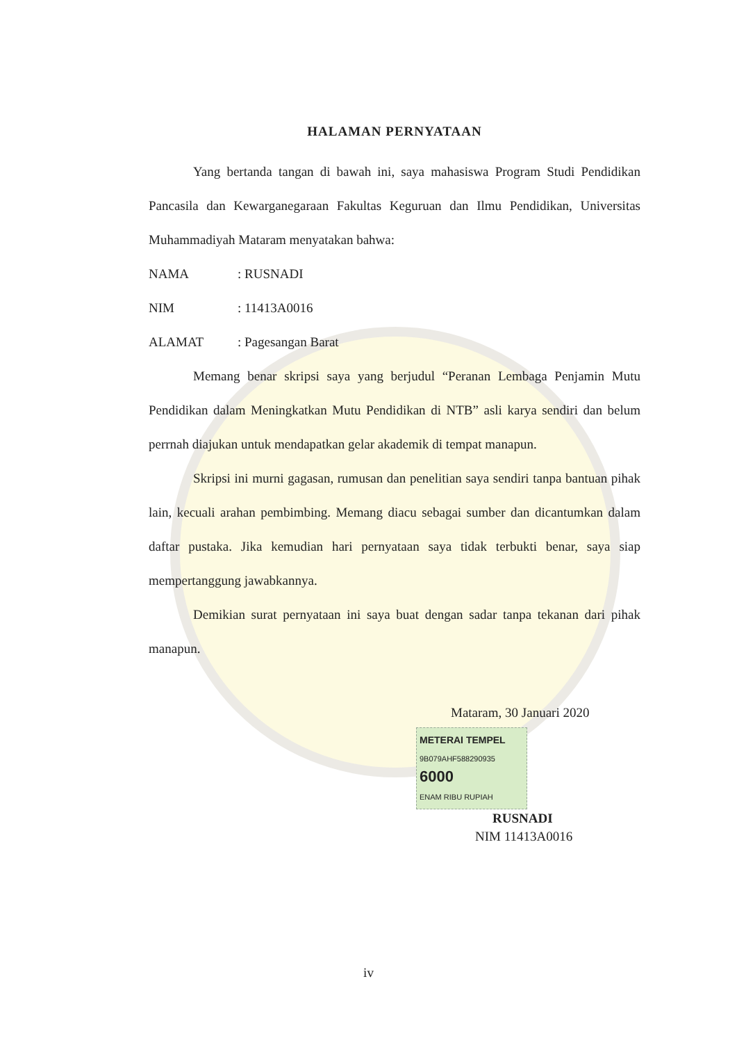HALAMAN PERNYATAAN
Yang bertanda tangan di bawah ini, saya mahasiswa Program Studi Pendidikan Pancasila dan Kewarganegaraan Fakultas Keguruan dan Ilmu Pendidikan, Universitas Muhammadiyah Mataram menyatakan bahwa:
NAMA: RUSNADI
NIM: 11413A0016
ALAMAT: Pagesangan Barat
Memang benar skripsi saya yang berjudul “Peranan Lembaga Penjamin Mutu Pendidikan dalam Meningkatkan Mutu Pendidikan di NTB” asli karya sendiri dan belum perrnah diajukan untuk mendapatkan gelar akademik di tempat manapun.
Skripsi ini murni gagasan, rumusan dan penelitian saya sendiri tanpa bantuan pihak lain, kecuali arahan pembimbing. Memang diacu sebagai sumber dan dicantumkan dalam daftar pustaka. Jika kemudian hari pernyataan saya tidak terbukti benar, saya siap mempertanggung jawabkannya.
Demikian surat pernyataan ini saya buat dengan sadar tanpa tekanan dari pihak manapun.
Mataram, 30 Januari 2020
METERAI TEMPEL
9B079AHF588290935
6000
ENAM RIBU RUPIAH
RUSNADI
NIM 11413A0016
iv